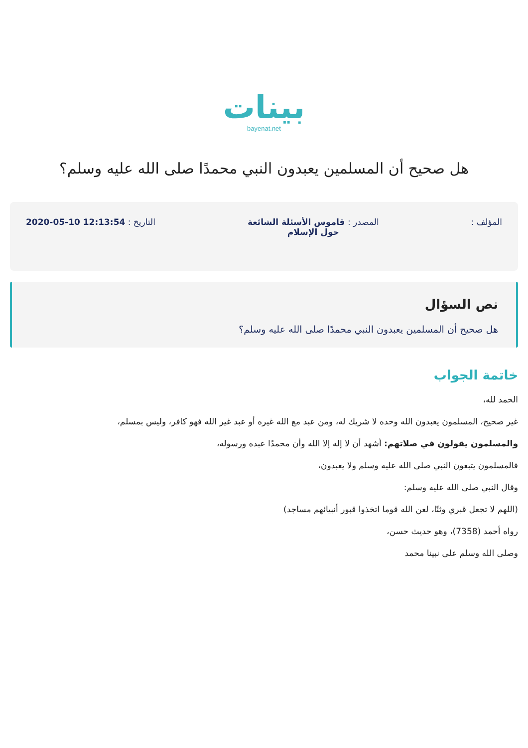بينات
bayenat.net
هل صحيح أن المسلمين يعبدون النبي محمدًا صلى الله عليه وسلم؟
المؤلف : المصدر : قاموس الأسئلة الشائعة
حول الإسلام
التاريخ : 12:13:54 10-05-2020
نص السؤال
هل صحيح أن المسلمين يعبدون النبي محمدًا صلى الله عليه وسلم؟
خاتمة الجواب
الحمد لله،
غير صحيح، المسلمون يعبدون الله وحده لا شريك له، ومن عبد مع الله غيره أو عبد غير الله فهو كافر، وليس بمسلم،
والمسلمون يقولون في صلاتهم: أشهد أن لا إله إلا الله وأن محمدًا عبده ورسوله،
فالمسلمون يتبعون النبي صلى الله عليه وسلم ولا يعبدون،
وقال النبي صلى الله عليه وسلم:
(اللهم لا تجعل قبري وثنًا، لعن الله قوما اتخذوا قبور أنبيائهم مساجد)
رواه أحمد (7358)، وهو حديث حسن،
وصلى الله وسلم على نبينا محمد